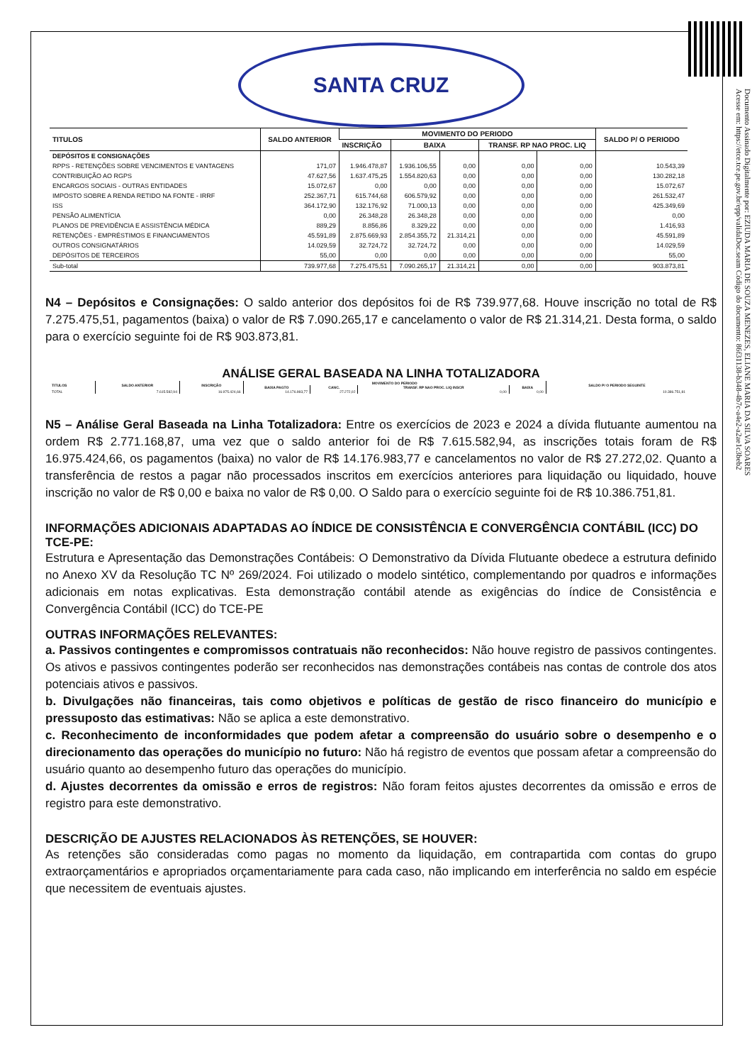Documento Assinado Digitalmente por: EZIUDA MARIA DE SOUZA MENEZES, ELIANE MARIA DA SILVA SOARES
Acesse em: https://etce.tce.pe.gov.br/epp/validaDoc.seam Código do documento: 86f31138-b348-4b7c-a4e2-a2ae1c3beb2
SANTA CRUZ
| TITULOS | SALDO ANTERIOR | MOVIMENTO DO PERIODO | | | | | SALDO P/ O PERIODO |
| --- | --- | --- | --- | --- | --- | --- | --- |
| | | INSCRIÇÃO | BAIXA | | TRANSF. RP NAO PROC. LIQ | | |
| DEPÓSITOS E CONSIGNAÇÕES | | | | | | | |
| RPPS - RETENÇÕES SOBRE VENCIMENTOS E VANTAGENS | 171,07 | 1.946.478,87 | 1.936.106,55 | 0,00 | 0,00 | 0,00 | 10.543,39 |
| CONTRIBUIÇÃO AO RGPS | 47.627,56 | 1.637.475,25 | 1.554.820,63 | 0,00 | 0,00 | 0,00 | 130.282,18 |
| ENCARGOS SOCIAIS - OUTRAS ENTIDADES | 15.072,67 | 0,00 | 0,00 | 0,00 | 0,00 | 0,00 | 15.072,67 |
| IMPOSTO SOBRE A RENDA RETIDO NA FONTE - IRRF | 252.367,71 | 615.744,68 | 606.579,92 | 0,00 | 0,00 | 0,00 | 261.532,47 |
| ISS | 364.172,90 | 132.176,92 | 71.000,13 | 0,00 | 0,00 | 0,00 | 425.349,69 |
| PENSÃO ALIMENTÍCIA | 0,00 | 26.348,28 | 26.348,28 | 0,00 | 0,00 | 0,00 | 0,00 |
| PLANOS DE PREVIDÊNCIA E ASSISTÊNCIA MÉDICA | 889,29 | 8.856,86 | 8.329,22 | 0,00 | 0,00 | 0,00 | 1.416,93 |
| RETENÇÕES - EMPRÉSTIMOS E FINANCIAMENTOS | 45.591,89 | 2.875.669,93 | 2.854.355,72 | 21.314,21 | 0,00 | 0,00 | 45.591,89 |
| OUTROS CONSIGNATÁRIOS | 14.029,59 | 32.724,72 | 32.724,72 | 0,00 | 0,00 | 0,00 | 14.029,59 |
| DEPÓSITOS DE TERCEIROS | 55,00 | 0,00 | 0,00 | 0,00 | 0,00 | 0,00 | 55,00 |
| Sub-total | 739.977,68 | 7.275.475,51 | 7.090.265,17 | 21.314,21 | 0,00 | 0,00 | 903.873,81 |
N4 – Depósitos e Consignações: O saldo anterior dos depósitos foi de R$ 739.977,68. Houve inscrição no total de R$ 7.275.475,51, pagamentos (baixa) o valor de R$ 7.090.265,17 e cancelamento o valor de R$ 21.314,21. Desta forma, o saldo para o exercício seguinte foi de R$ 903.873,81.
ANÁLISE GERAL BASEADA NA LINHA TOTALIZADORA
| TITULOS | SALDO ANTERIOR | INSCRIÇÃO | MOVIMENTO DO PERIODO | | | | SALDO P/ O PERIODO SEGUINTE |
| --- | --- | --- | --- | --- | --- | --- | --- |
| | | | BAIXA PAGTO | CANC. | TRANSF. RP NAO PROC. LIQ INSCR | BAIXA | |
| TOTAL | 7.615.582,94 | 16.975.424,66 | 14.176.983,77 | 27.272,02 | 0,00 | 0,00 | 10.386.751,81 |
N5 – Análise Geral Baseada na Linha Totalizadora: Entre os exercícios de 2023 e 2024 a dívida flutuante aumentou na ordem R$ 2.771.168,87, uma vez que o saldo anterior foi de R$ 7.615.582,94, as inscrições totais foram de R$ 16.975.424,66, os pagamentos (baixa) no valor de R$ 14.176.983,77 e cancelamentos no valor de R$ 27.272,02. Quanto a transferência de restos a pagar não processados inscritos em exercícios anteriores para liquidação ou liquidado, houve inscrição no valor de R$ 0,00 e baixa no valor de R$ 0,00. O Saldo para o exercício seguinte foi de R$ 10.386.751,81.
INFORMAÇÕES ADICIONAIS ADAPTADAS AO ÍNDICE DE CONSISTÊNCIA E CONVERGÊNCIA CONTÁBIL (ICC) DO TCE-PE:
Estrutura e Apresentação das Demonstrações Contábeis: O Demonstrativo da Dívida Flutuante obedece a estrutura definido no Anexo XV da Resolução TC Nº 269/2024. Foi utilizado o modelo sintético, complementando por quadros e informações adicionais em notas explicativas. Esta demonstração contábil atende as exigências do índice de Consistência e Convergência Contábil (ICC) do TCE-PE
OUTRAS INFORMAÇÕES RELEVANTES:
a. Passivos contingentes e compromissos contratuais não reconhecidos: Não houve registro de passivos contingentes. Os ativos e passivos contingentes poderão ser reconhecidos nas demonstrações contábeis nas contas de controle dos atos potenciais ativos e passivos.
b. Divulgações não financeiras, tais como objetivos e políticas de gestão de risco financeiro do município e pressuposto das estimativas: Não se aplica a este demonstrativo.
c. Reconhecimento de inconformidades que podem afetar a compreensão do usuário sobre o desempenho e o direcionamento das operações do município no futuro: Não há registro de eventos que possam afetar a compreensão do usuário quanto ao desempenho futuro das operações do município.
d. Ajustes decorrentes da omissão e erros de registros: Não foram feitos ajustes decorrentes da omissão e erros de registro para este demonstrativo.
DESCRIÇÃO DE AJUSTES RELACIONADOS ÀS RETENÇÕES, SE HOUVER:
As retenções são consideradas como pagas no momento da liquidação, em contrapartida com contas do grupo extraorçamentários e apropriados orçamentariamente para cada caso, não implicando em interferência no saldo em espécie que necessitem de eventuais ajustes.